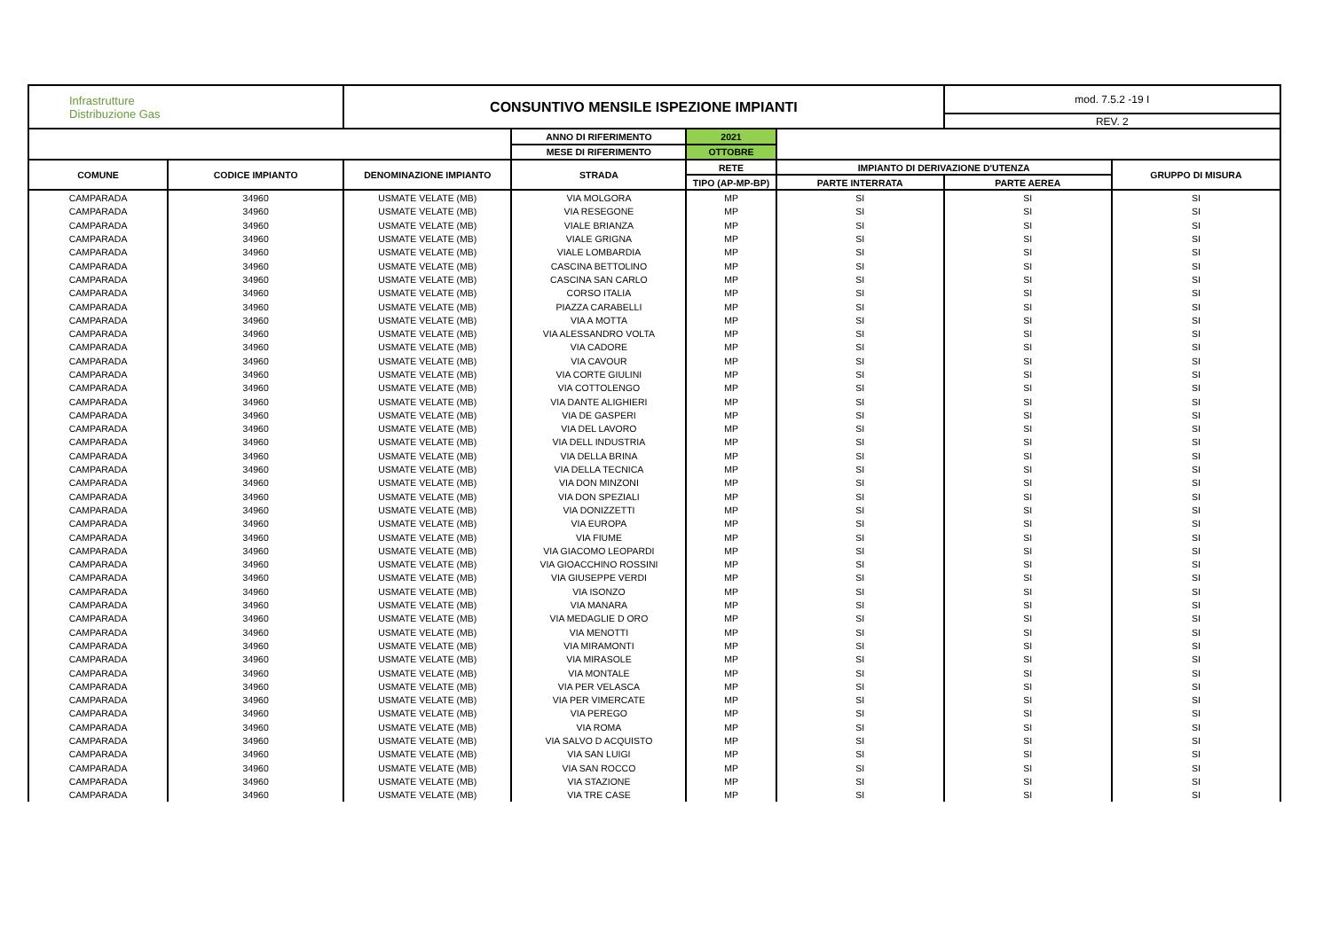| Infrastrutture Distribuzione Gas | | CONSUNTIVO MENSILE ISPEZIONE IMPIANTI | | | | mod. 7.5.2 -19 I | |
| | | | | | | REV. 2 | |
| | | | ANNO DI RIFERIMENTO | 2021 | | | |
| | | | MESE DI RIFERIMENTO | OTTOBRE | | | |
| COMUNE | CODICE IMPIANTO | DENOMINAZIONE IMPIANTO | STRADA | RETE | IMPIANTO DI DERIVAZIONE D'UTENZA | | GRUPPO DI MISURA |
| | | | | TIPO (AP-MP-BP) | PARTE INTERRATA | PARTE AEREA | |
| CAMPARADA | 34960 | USMATE VELATE (MB) | VIA MOLGORA | MP | SI | SI | SI |
| CAMPARADA | 34960 | USMATE VELATE (MB) | VIA RESEGONE | MP | SI | SI | SI |
| CAMPARADA | 34960 | USMATE VELATE (MB) | VIALE BRIANZA | MP | SI | SI | SI |
| CAMPARADA | 34960 | USMATE VELATE (MB) | VIALE GRIGNA | MP | SI | SI | SI |
| CAMPARADA | 34960 | USMATE VELATE (MB) | VIALE LOMBARDIA | MP | SI | SI | SI |
| CAMPARADA | 34960 | USMATE VELATE (MB) | CASCINA BETTOLINO | MP | SI | SI | SI |
| CAMPARADA | 34960 | USMATE VELATE (MB) | CASCINA SAN CARLO | MP | SI | SI | SI |
| CAMPARADA | 34960 | USMATE VELATE (MB) | CORSO ITALIA | MP | SI | SI | SI |
| CAMPARADA | 34960 | USMATE VELATE (MB) | PIAZZA CARABELLI | MP | SI | SI | SI |
| CAMPARADA | 34960 | USMATE VELATE (MB) | VIA A MOTTA | MP | SI | SI | SI |
| CAMPARADA | 34960 | USMATE VELATE (MB) | VIA ALESSANDRO VOLTA | MP | SI | SI | SI |
| CAMPARADA | 34960 | USMATE VELATE (MB) | VIA CADORE | MP | SI | SI | SI |
| CAMPARADA | 34960 | USMATE VELATE (MB) | VIA CAVOUR | MP | SI | SI | SI |
| CAMPARADA | 34960 | USMATE VELATE (MB) | VIA CORTE GIULINI | MP | SI | SI | SI |
| CAMPARADA | 34960 | USMATE VELATE (MB) | VIA COTTOLENGO | MP | SI | SI | SI |
| CAMPARADA | 34960 | USMATE VELATE (MB) | VIA DANTE ALIGHIERI | MP | SI | SI | SI |
| CAMPARADA | 34960 | USMATE VELATE (MB) | VIA DE GASPERI | MP | SI | SI | SI |
| CAMPARADA | 34960 | USMATE VELATE (MB) | VIA DEL LAVORO | MP | SI | SI | SI |
| CAMPARADA | 34960 | USMATE VELATE (MB) | VIA DELL INDUSTRIA | MP | SI | SI | SI |
| CAMPARADA | 34960 | USMATE VELATE (MB) | VIA DELLA BRINA | MP | SI | SI | SI |
| CAMPARADA | 34960 | USMATE VELATE (MB) | VIA DELLA TECNICA | MP | SI | SI | SI |
| CAMPARADA | 34960 | USMATE VELATE (MB) | VIA DON MINZONI | MP | SI | SI | SI |
| CAMPARADA | 34960 | USMATE VELATE (MB) | VIA DON SPEZIALI | MP | SI | SI | SI |
| CAMPARADA | 34960 | USMATE VELATE (MB) | VIA DONIZZETTI | MP | SI | SI | SI |
| CAMPARADA | 34960 | USMATE VELATE (MB) | VIA EUROPA | MP | SI | SI | SI |
| CAMPARADA | 34960 | USMATE VELATE (MB) | VIA FIUME | MP | SI | SI | SI |
| CAMPARADA | 34960 | USMATE VELATE (MB) | VIA GIACOMO LEOPARDI | MP | SI | SI | SI |
| CAMPARADA | 34960 | USMATE VELATE (MB) | VIA GIOACCHINO ROSSINI | MP | SI | SI | SI |
| CAMPARADA | 34960 | USMATE VELATE (MB) | VIA GIUSEPPE VERDI | MP | SI | SI | SI |
| CAMPARADA | 34960 | USMATE VELATE (MB) | VIA ISONZO | MP | SI | SI | SI |
| CAMPARADA | 34960 | USMATE VELATE (MB) | VIA MANARA | MP | SI | SI | SI |
| CAMPARADA | 34960 | USMATE VELATE (MB) | VIA MEDAGLIE D ORO | MP | SI | SI | SI |
| CAMPARADA | 34960 | USMATE VELATE (MB) | VIA MENOTTI | MP | SI | SI | SI |
| CAMPARADA | 34960 | USMATE VELATE (MB) | VIA MIRAMONTI | MP | SI | SI | SI |
| CAMPARADA | 34960 | USMATE VELATE (MB) | VIA MIRASOLE | MP | SI | SI | SI |
| CAMPARADA | 34960 | USMATE VELATE (MB) | VIA MONTALE | MP | SI | SI | SI |
| CAMPARADA | 34960 | USMATE VELATE (MB) | VIA PER VELASCA | MP | SI | SI | SI |
| CAMPARADA | 34960 | USMATE VELATE (MB) | VIA PER VIMERCATE | MP | SI | SI | SI |
| CAMPARADA | 34960 | USMATE VELATE (MB) | VIA PEREGO | MP | SI | SI | SI |
| CAMPARADA | 34960 | USMATE VELATE (MB) | VIA ROMA | MP | SI | SI | SI |
| CAMPARADA | 34960 | USMATE VELATE (MB) | VIA SALVO D ACQUISTO | MP | SI | SI | SI |
| CAMPARADA | 34960 | USMATE VELATE (MB) | VIA SAN LUIGI | MP | SI | SI | SI |
| CAMPARADA | 34960 | USMATE VELATE (MB) | VIA SAN ROCCO | MP | SI | SI | SI |
| CAMPARADA | 34960 | USMATE VELATE (MB) | VIA STAZIONE | MP | SI | SI | SI |
| CAMPARADA | 34960 | USMATE VELATE (MB) | VIA TRE CASE | MP | SI | SI | SI |